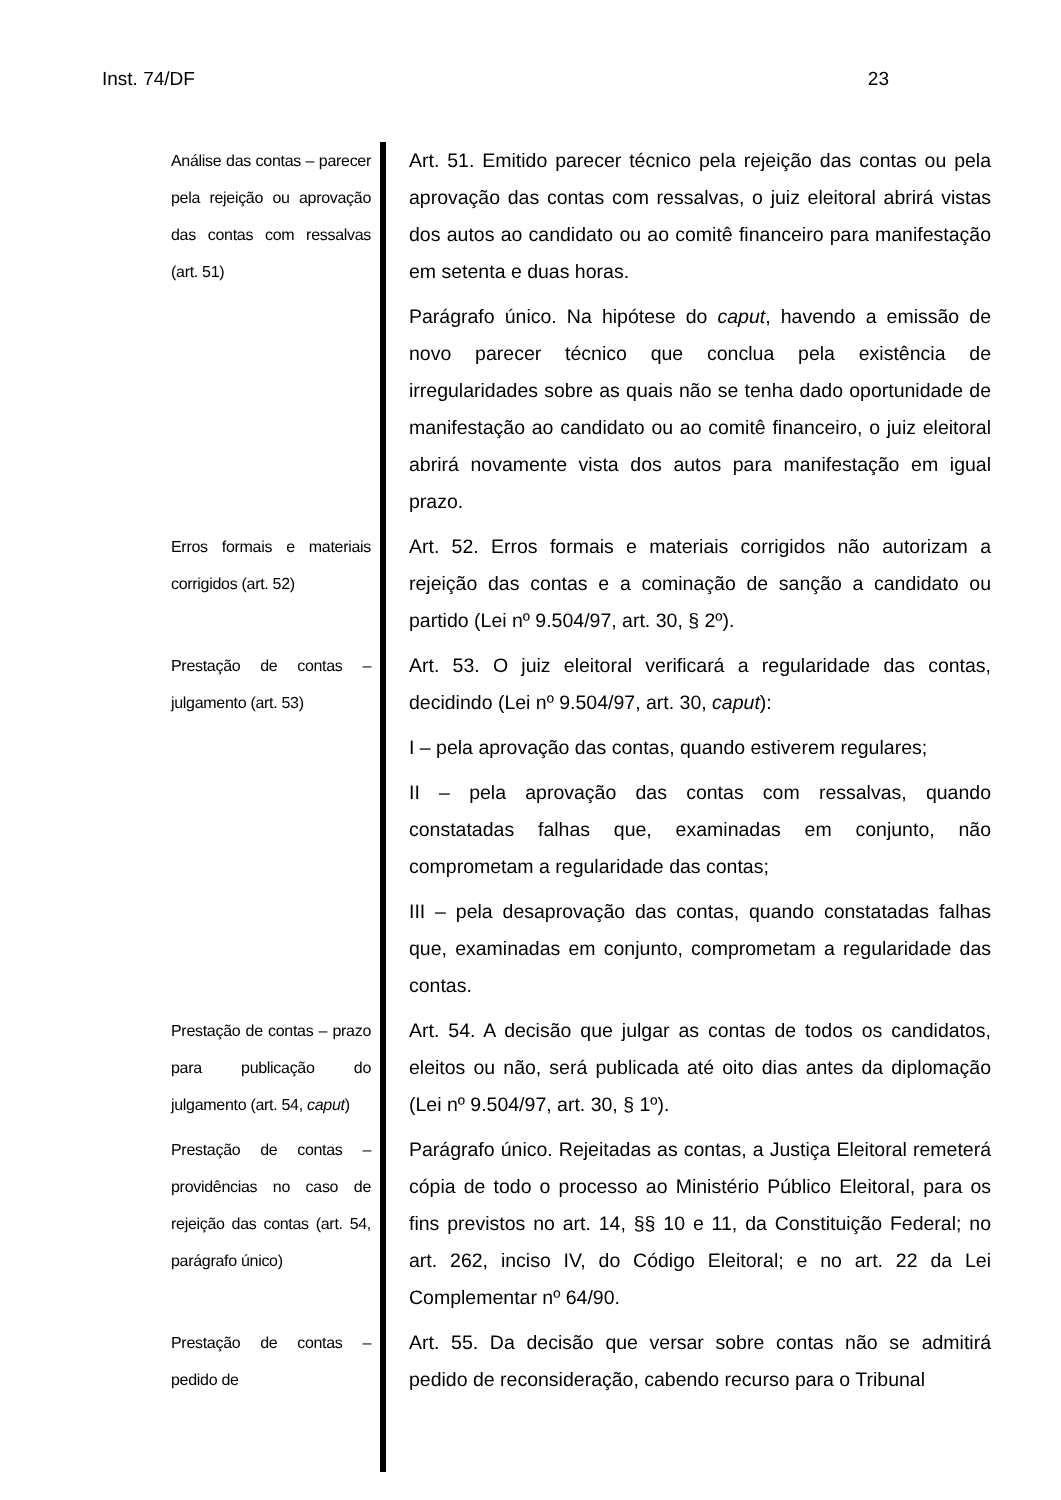Inst. 74/DF 23
Análise das contas – parecer pela rejeição ou aprovação das contas com ressalvas (art. 51)
Art. 51. Emitido parecer técnico pela rejeição das contas ou pela aprovação das contas com ressalvas, o juiz eleitoral abrirá vistas dos autos ao candidato ou ao comitê financeiro para manifestação em setenta e duas horas.
Parágrafo único. Na hipótese do caput, havendo a emissão de novo parecer técnico que conclua pela existência de irregularidades sobre as quais não se tenha dado oportunidade de manifestação ao candidato ou ao comitê financeiro, o juiz eleitoral abrirá novamente vista dos autos para manifestação em igual prazo.
Erros formais e materiais corrigidos (art. 52)
Art. 52. Erros formais e materiais corrigidos não autorizam a rejeição das contas e a cominação de sanção a candidato ou partido (Lei nº 9.504/97, art. 30, § 2º).
Prestação de contas – julgamento (art. 53)
Art. 53. O juiz eleitoral verificará a regularidade das contas, decidindo (Lei nº 9.504/97, art. 30, caput):
I – pela aprovação das contas, quando estiverem regulares;
II – pela aprovação das contas com ressalvas, quando constatadas falhas que, examinadas em conjunto, não comprometam a regularidade das contas;
III – pela desaprovação das contas, quando constatadas falhas que, examinadas em conjunto, comprometam a regularidade das contas.
Prestação de contas – prazo para publicação do julgamento (art. 54, caput)
Art. 54. A decisão que julgar as contas de todos os candidatos, eleitos ou não, será publicada até oito dias antes da diplomação (Lei nº 9.504/97, art. 30, § 1º).
Prestação de contas – providências no caso de rejeição das contas (art. 54, parágrafo único)
Parágrafo único. Rejeitadas as contas, a Justiça Eleitoral remeterá cópia de todo o processo ao Ministério Público Eleitoral, para os fins previstos no art. 14, §§ 10 e 11, da Constituição Federal; no art. 262, inciso IV, do Código Eleitoral; e no art. 22 da Lei Complementar nº 64/90.
Prestação de contas – pedido de
Art. 55. Da decisão que versar sobre contas não se admitirá pedido de reconsideração, cabendo recurso para o Tribunal